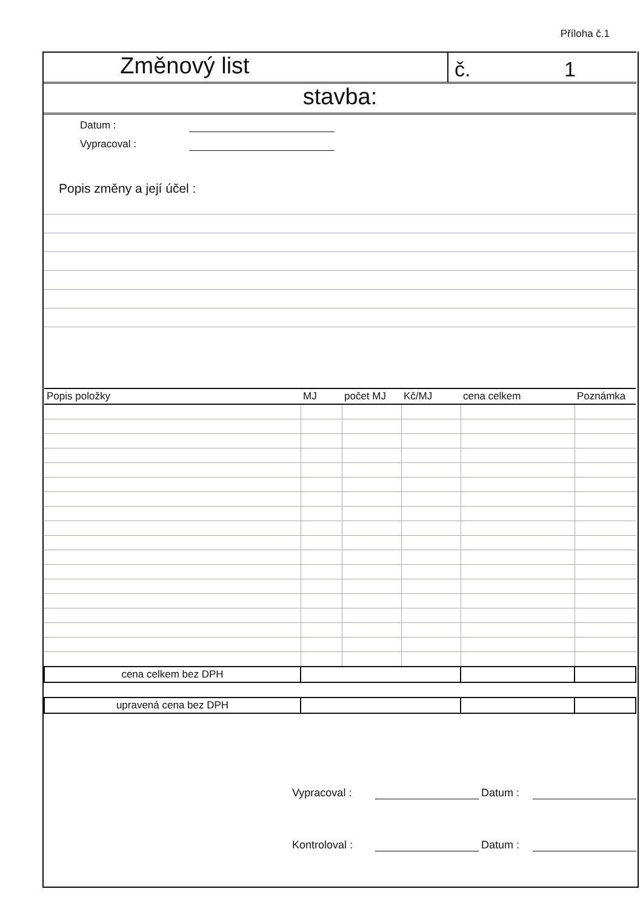Příloha č.1
Změnový list
č. 1
stavba:
Datum :
Vypracoval :
Popis změny a její účel :
| Popis položky | MJ | počet MJ | Kč/MJ | cena celkem | Poznámka |
| --- | --- | --- | --- | --- | --- |
| cena celkem bez DPH | | | | | |
| upravená cena bez DPH | | | | | |
Vypracoval : Datum :
Kontroloval : Datum :